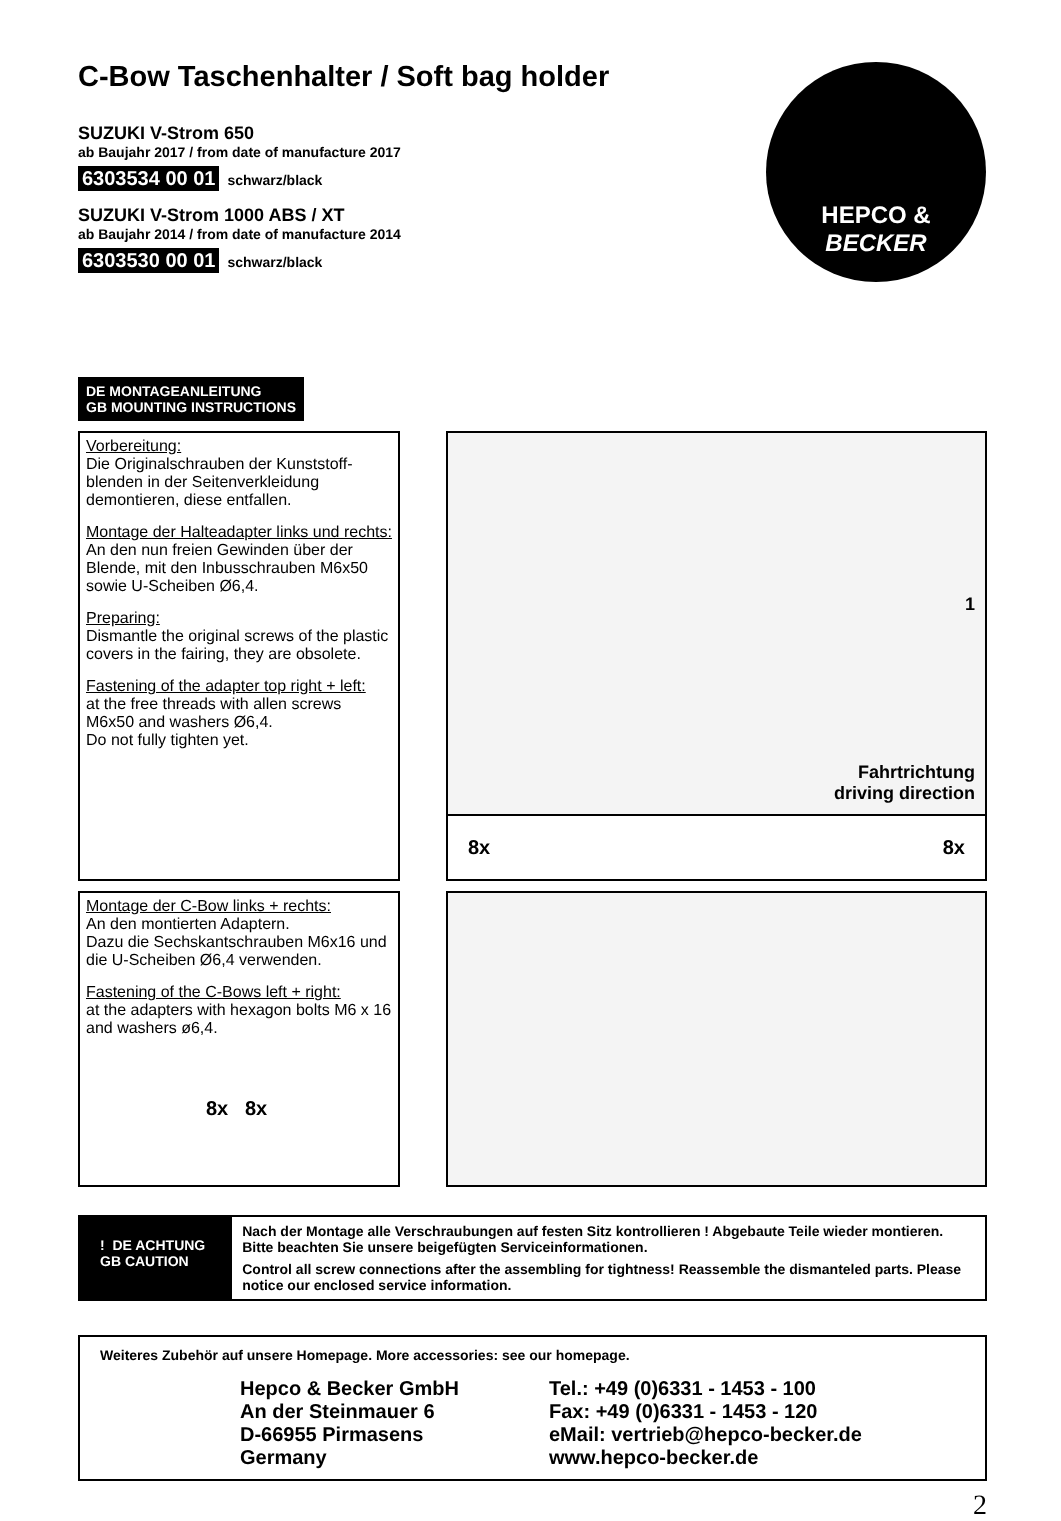HEPCO &
BECKER
C-Bow Taschenhalter / Soft bag holder
SUZUKI V-Strom 650
ab Baujahr 2017 / from date of manufacture 2017
6303534 00 01 schwarz/black
SUZUKI V-Strom 1000 ABS / XT
ab Baujahr 2014 / from date of manufacture 2014
6303530 00 01 schwarz/black
DE MONTAGEANLEITUNG
GB MOUNTING INSTRUCTIONS
Vorbereitung:
Die Originalschrauben der Kunststoff-blenden in der Seitenverkleidung demontieren, diese entfallen.
Montage der Halteadapter links und rechts:
An den nun freien Gewinden über der Blende, mit den Inbusschrauben M6x50 sowie U-Scheiben Ø6,4.
Preparing:
Dismantle the original screws of the plastic covers in the fairing, they are obsolete.
Fastening of the adapter top right + left:
at the free threads with allen screws M6x50 and washers Ø6,4.
Do not fully tighten yet.
1
Fahrtrichtung
driving direction
8x 8x
Montage der C-Bow links + rechts:
An den montierten Adaptern.
Dazu die Sechskantschrauben M6x16 und die U-Scheiben Ø6,4 verwenden.
Fastening of the C-Bows left + right:
at the adapters with hexagon bolts M6 x 16 and washers ø6,4.
8x 8x
! DE ACHTUNG
GB CAUTION
Nach der Montage alle Verschraubungen auf festen Sitz kontrollieren ! Abgebaute Teile wieder montieren. Bitte beachten Sie unsere beigefügten Serviceinformationen.
Control all screw connections after the assembling for tightness! Reassemble the dismanteled parts. Please notice our enclosed service information.
Weiteres Zubehör auf unsere Homepage. More accessories: see our homepage.
Hepco & Becker GmbH
An der Steinmauer 6
D-66955 Pirmasens
Germany
Tel.: +49 (0)6331 - 1453 - 100
Fax: +49 (0)6331 - 1453 - 120
eMail: vertrieb@hepco-becker.de
www.hepco-becker.de
2